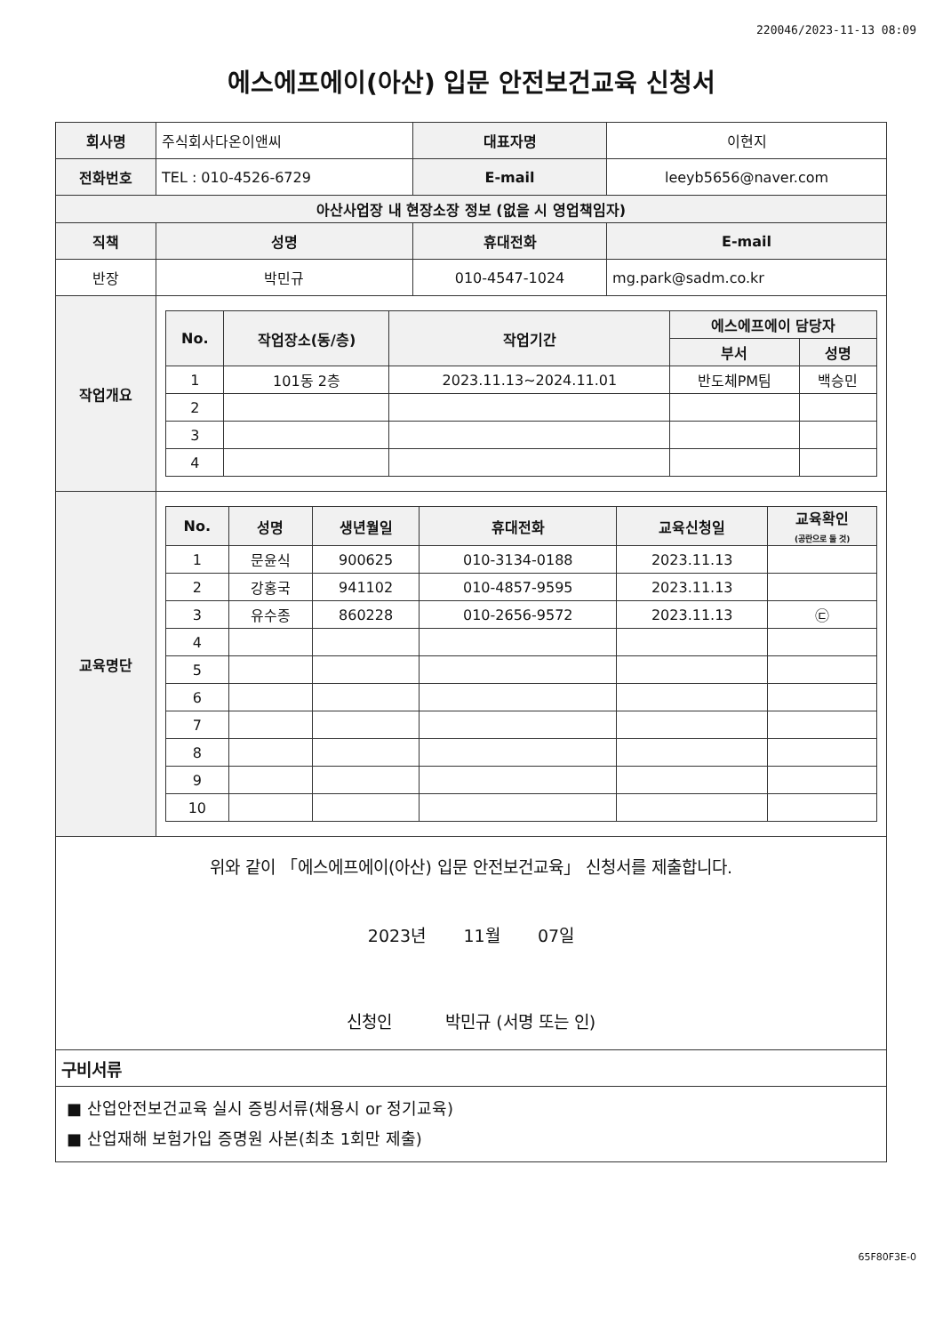220046/2023-11-13 08:09
에스에프에이(아산) 입문 안전보건교육 신청서
| 회사명 | 주식회사다온이앤씨 | | 대표자명 | 이현지 |
| 전화번호 | TEL : 010-4526-6729 | | E-mail | leeyb5656@naver.com |
| 아산사업장 내 현장소장 정보 (없을 시 영업책임자) | | | | |
| 직책 | | 성명 | 휴대전화 | E-mail |
| 반장 | | 박민규 | 010-4547-1024 | mg.park@sadm.co.kr |
| 작업개요 | / No. / 작업장소(동/층) / 작업기간 / 에스에프에이 담당자 / / / --- / --- / --- / --- / --- / / / / / 부서 / 성명 / / 1 / 101동 2층 / 2023.11.13~2024.11.01 / 반도체PM팀 / 백승민 / / 2 / / / / / / 3 / / / / / / 4 / / / / / | | | |
| 교육명단 | / No. / 성명 / 생년월일 / 휴대전화 / 교육신청일 / 교육확인 (공란으로 둘 것) / / --- / --- / --- / --- / --- / --- / / 1 / 문윤식 / 900625 / 010-3134-0188 / 2023.11.13 / / / 2 / 강홍국 / 941102 / 010-4857-9595 / 2023.11.13 / / / 3 / 유수종 / 860228 / 010-2656-9572 / 2023.11.13 / ㉢ / / 4 / / / / / / / 5 / / / / / / / 6 / / / / / / / 7 / / / / / / / 8 / / / / / / / 9 / / / / / / / 10 / / / / / / | | | |
| 위와 같이 「에스에프에이(아산) 입문 안전보건교육」 신청서를 제출합니다. 2023년 11월 07일 신청인 박민규 (서명 또는 인) | | | | |
| 구비서류 | | | | |
| ■ 산업안전보건교육 실시 증빙서류(채용시 or 정기교육) ■ 산업재해 보험가입 증명원 사본(최초 1회만 제출) | | | | |
65F80F3E-0